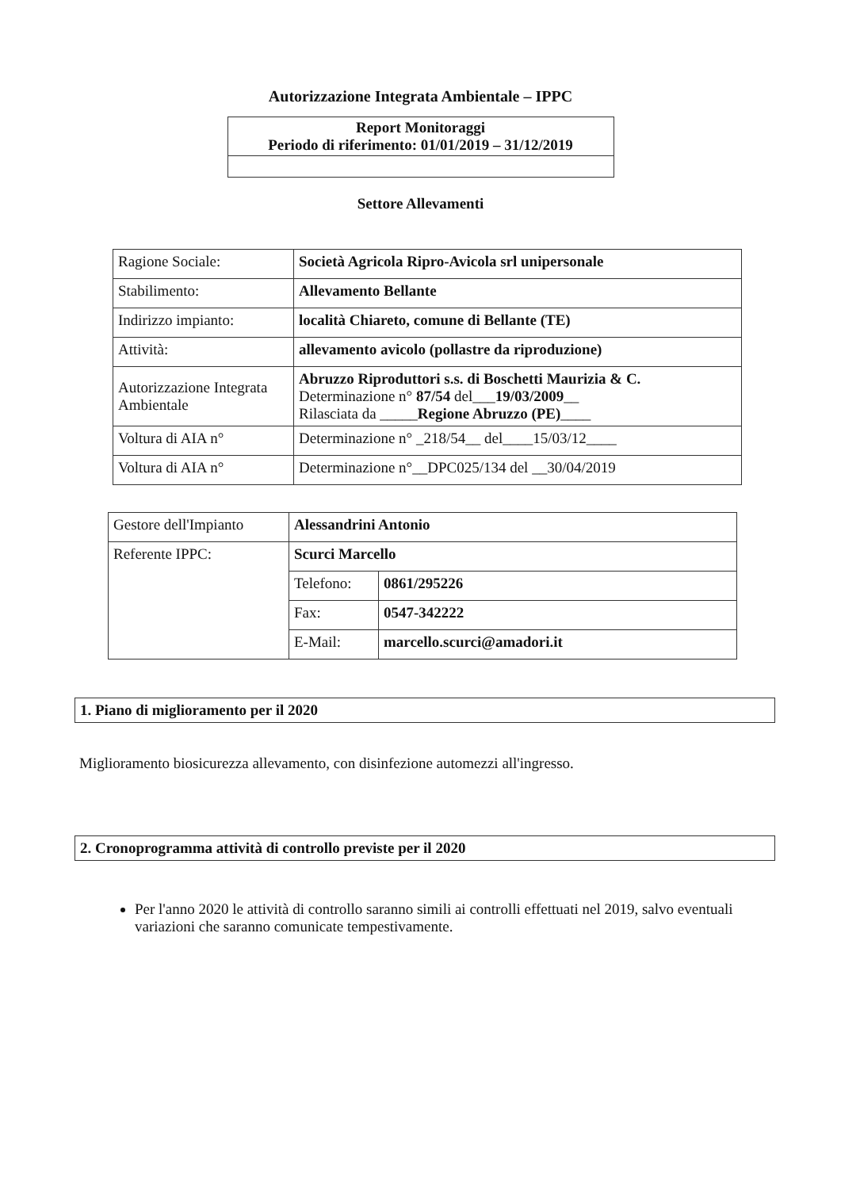Autorizzazione Integrata Ambientale – IPPC
Report Monitoraggi
Periodo di riferimento: 01/01/2019 – 31/12/2019
Settore Allevamenti
| Ragione Sociale: | Società Agricola Ripro-Avicola srl unipersonale |
| Stabilimento: | Allevamento Bellante |
| Indirizzo impianto: | località Chiareto, comune di Bellante (TE) |
| Attività: | allevamento avicolo (pollastre da riproduzione) |
| Autorizzazione Integrata Ambientale | Abruzzo Riproduttori s.s. di Boschetti Maurizia & C. Determinazione n° 87/54 del___ 19/03/2009 __ Rilasciata da _____ Regione Abruzzo (PE) ____ |
| Voltura di AIA n° | Determinazione n° _218/54__ del____15/03/12____ |
| Voltura di AIA n° | Determinazione n°__DPC025/134 del __30/04/2019 |
| Gestore dell'Impianto | Alessandrini Antonio | |
| Referente IPPC: | Scurci Marcello | |
| | Telefono: | 0861/295226 |
| | Fax: | 0547-342222 |
| | E-Mail: | marcello.scurci@amadori.it |
1. Piano di miglioramento per il 2020
Miglioramento biosicurezza allevamento, con disinfezione automezzi all'ingresso.
2. Cronoprogramma attività di controllo previste per il 2020
Per l'anno 2020 le attività di controllo saranno simili ai controlli effettuati nel 2019, salvo eventuali variazioni che saranno comunicate tempestivamente.